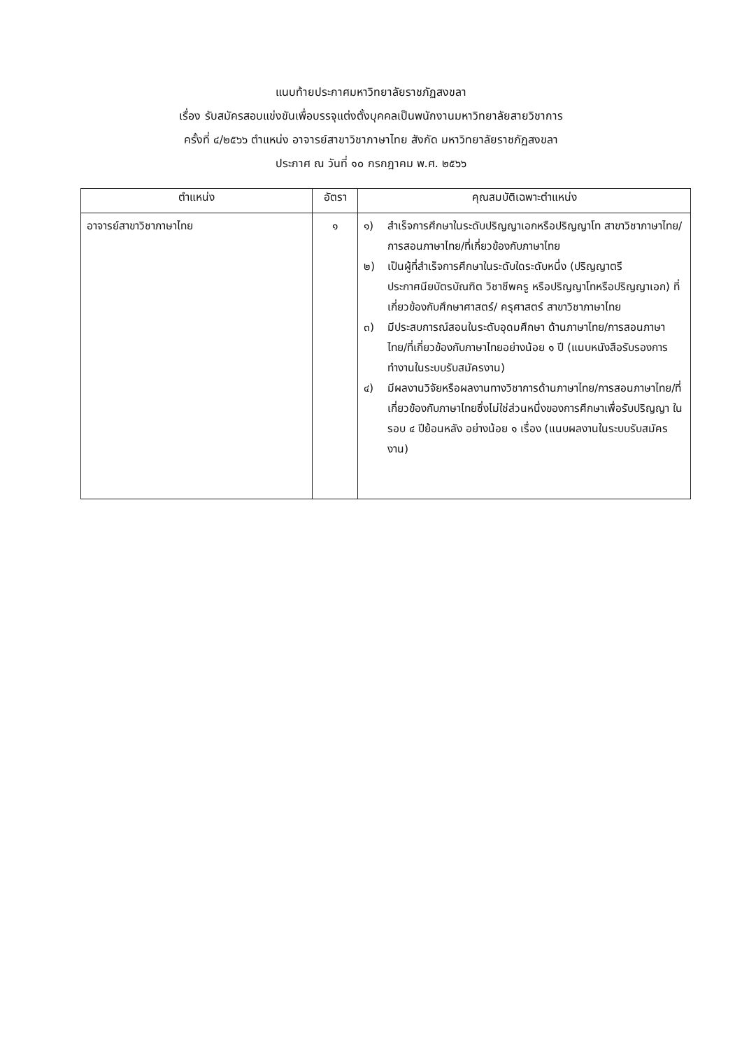แนบท้ายประกาศมหาวิทยาลัยราชภัฏสงขลา
เรื่อง รับสมัครสอบแข่งขันเพื่อบรรจุแต่งตั้งบุคคลเป็นพนักงานมหาวิทยาลัยสายวิชาการ
ครั้งที่ ๔/๒๕๖๖ ตำแหน่ง อาจารย์สาขาวิชาภาษาไทย สังกัด มหาวิทยาลัยราชภัฏสงขลา
ประกาศ ณ วันที่ ๑๐ กรกฎาคม พ.ศ. ๒๕๖๖
| ตำแหน่ง | อัตรา | คุณสมบัติเฉพาะตำแหน่ง |
| --- | --- | --- |
| อาจารย์สาขาวิชาภาษาไทย | ๑ | ๑) สำเร็จการศึกษาในระดับปริญญาเอกหรือปริญญาโท สาขาวิชาภาษาไทย/การสอนภาษาไทย/ที่เกี่ยวข้องกับภาษาไทย ๒) เป็นผู้ที่สำเร็จการศึกษาในระดับใดระดับหนึ่ง (ปริญญาตรี ประกาศนียบัตรบัณฑิต วิชาชีพครู หรือปริญญาโทหรือปริญญาเอก) ที่เกี่ยวข้องกับศึกษาศาสตร์/ ครุศาสตร์ สาขาวิชาภาษาไทย ๓) มีประสบการณ์สอนในระดับอุดมศึกษา ด้านภาษาไทย/การสอนภาษาไทย/ที่เกี่ยวข้องกับภาษาไทยอย่างน้อย ๑ ปี (แนบหนังสือรับรองการทำงานในระบบรับสมัครงาน) ๔) มีผลงานวิจัยหรือผลงานทางวิชาการด้านภาษาไทย/การสอนภาษาไทย/ที่เกี่ยวข้องกับภาษาไทยซึ่งไม่ใช่ส่วนหนึ่งของการศึกษาเพื่อรับปริญญา ในรอบ ๔ ปีย้อนหลัง อย่างน้อย ๑ เรื่อง (แนบผลงานในระบบรับสมัครงาน) |